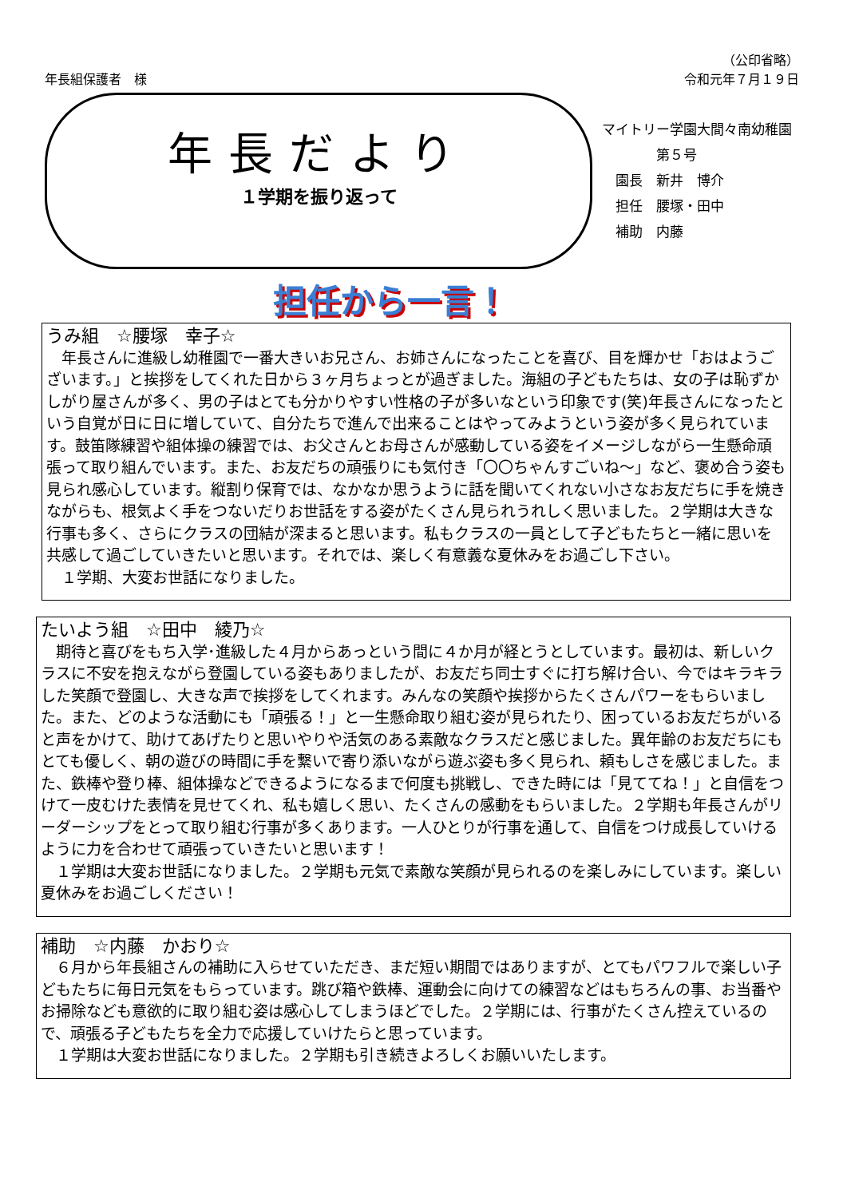（公印省略）
年長組保護者　様 令和元年７月１９日
年長だより
１学期を振り返って
マイトリー学園大間々南幼稚園
　　　　第５号
　園長　新井　博介
　担任　腰塚・田中
　補助　内藤
担任から一言！
うみ組　☆腰塚　幸子☆
　年長さんに進級し幼稚園で一番大きいお兄さん、お姉さんになったことを喜び、目を輝かせ「おはようございます。」と挨拶をしてくれた日から３ヶ月ちょっとが過ぎました。海組の子どもたちは、女の子は恥ずかしがり屋さんが多く、男の子はとても分かりやすい性格の子が多いなという印象です(笑)年長さんになったという自覚が日に日に増していて、自分たちで進んで出来ることはやってみようという姿が多く見られています。鼓笛隊練習や組体操の練習では、お父さんとお母さんが感動している姿をイメージしながら一生懸命頑張って取り組んでいます。また、お友だちの頑張りにも気付き「〇〇ちゃんすごいね～」など、褒め合う姿も見られ感心しています。縦割り保育では、なかなか思うように話を聞いてくれない小さなお友だちに手を焼きながらも、根気よく手をつないだりお世話をする姿がたくさん見られうれしく思いました。２学期は大きな行事も多く、さらにクラスの団結が深まると思います。私もクラスの一員として子どもたちと一緒に思いを共感して過ごしていきたいと思います。それでは、楽しく有意義な夏休みをお過ごし下さい。
　１学期、大変お世話になりました。
たいよう組　☆田中　綾乃☆
　期待と喜びをもち入学･進級した４月からあっという間に４か月が経とうとしています。最初は、新しいクラスに不安を抱えながら登園している姿もありましたが、お友だち同士すぐに打ち解け合い、今ではキラキラした笑顔で登園し、大きな声で挨拶をしてくれます。みんなの笑顔や挨拶からたくさんパワーをもらいました。また、どのような活動にも「頑張る！」と一生懸命取り組む姿が見られたり、困っているお友だちがいると声をかけて、助けてあげたりと思いやりや活気のある素敵なクラスだと感じました。異年齢のお友だちにもとても優しく、朝の遊びの時間に手を繋いで寄り添いながら遊ぶ姿も多く見られ、頼もしさを感じました。また、鉄棒や登り棒、組体操などできるようになるまで何度も挑戦し、できた時には「見ててね！」と自信をつけて一皮むけた表情を見せてくれ、私も嬉しく思い、たくさんの感動をもらいました。２学期も年長さんがリーダーシップをとって取り組む行事が多くあります。一人ひとりが行事を通して、自信をつけ成長していけるように力を合わせて頑張っていきたいと思います！
　１学期は大変お世話になりました。２学期も元気で素敵な笑顔が見られるのを楽しみにしています。楽しい夏休みをお過ごしください！
補助　☆内藤　かおり☆
　６月から年長組さんの補助に入らせていただき、まだ短い期間ではありますが、とてもパワフルで楽しい子どもたちに毎日元気をもらっています。跳び箱や鉄棒、運動会に向けての練習などはもちろんの事、お当番やお掃除なども意欲的に取り組む姿は感心してしまうほどでした。２学期には、行事がたくさん控えているので、頑張る子どもたちを全力で応援していけたらと思っています。
　１学期は大変お世話になりました。２学期も引き続きよろしくお願いいたします。